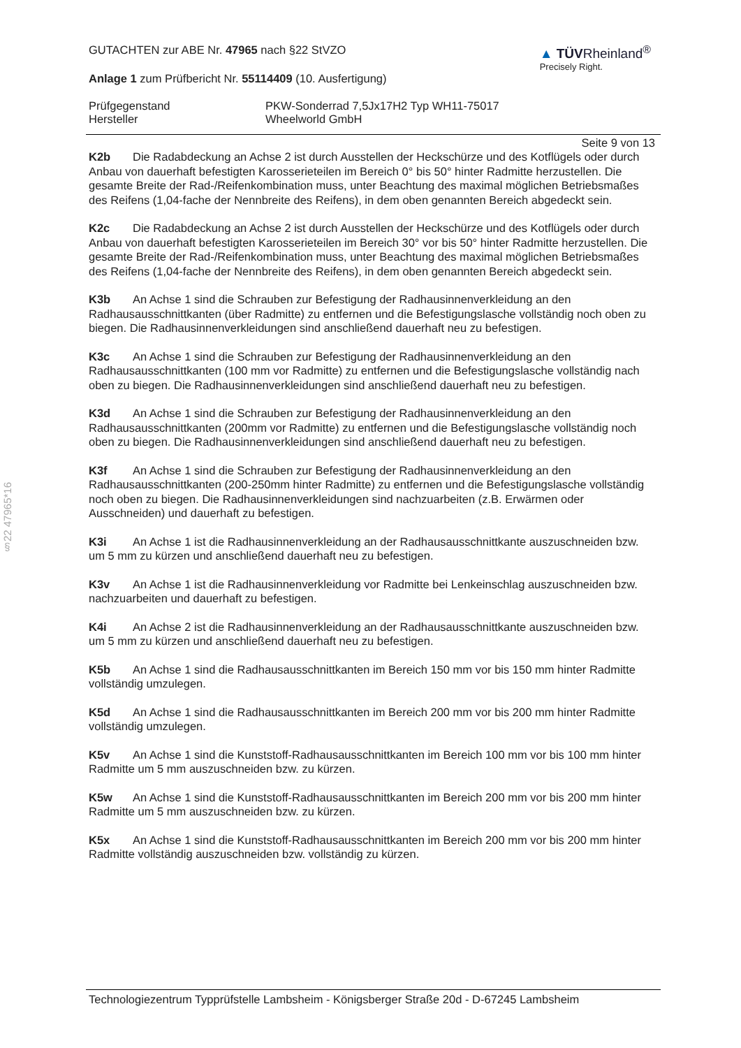GUTACHTEN zur ABE Nr. 47965 nach §22 StVZO
Anlage 1 zum Prüfbericht Nr. 55114409 (10. Ausfertigung)
▲ TÜVRheinland<sup>®</sup>
Precisely Right.
Prüfgegenstand
Hersteller
PKW-Sonderrad 7,5Jx17H2 Typ WH11-75017
Wheelworld GmbH
Seite 9 von 13
K2b Die Radabdeckung an Achse 2 ist durch Ausstellen der Heckschürze und des Kotflügels oder durch Anbau von dauerhaft befestigten Karosserieteilen im Bereich 0° bis 50° hinter Radmitte herzustellen. Die gesamte Breite der Rad-/Reifenkombination muss, unter Beachtung des maximal möglichen Betriebsmaßes des Reifens (1,04-fache der Nennbreite des Reifens), in dem oben genannten Bereich abgedeckt sein.
K2c Die Radabdeckung an Achse 2 ist durch Ausstellen der Heckschürze und des Kotflügels oder durch Anbau von dauerhaft befestigten Karosserieteilen im Bereich 30° vor bis 50° hinter Radmitte herzustellen. Die gesamte Breite der Rad-/Reifenkombination muss, unter Beachtung des maximal möglichen Betriebsmaßes des Reifens (1,04-fache der Nennbreite des Reifens), in dem oben genannten Bereich abgedeckt sein.
K3b An Achse 1 sind die Schrauben zur Befestigung der Radhausinnenverkleidung an den Radhausausschnittkanten (über Radmitte) zu entfernen und die Befestigungslasche vollständig noch oben zu biegen. Die Radhausinnenverkleidungen sind anschließend dauerhaft neu zu befestigen.
K3c An Achse 1 sind die Schrauben zur Befestigung der Radhausinnenverkleidung an den Radhausausschnittkanten (100 mm vor Radmitte) zu entfernen und die Befestigungslasche vollständig nach oben zu biegen. Die Radhausinnenverkleidungen sind anschließend dauerhaft neu zu befestigen.
K3d An Achse 1 sind die Schrauben zur Befestigung der Radhausinnenverkleidung an den Radhausausschnittkanten (200mm vor Radmitte) zu entfernen und die Befestigungslasche vollständig noch oben zu biegen. Die Radhausinnenverkleidungen sind anschließend dauerhaft neu zu befestigen.
K3f An Achse 1 sind die Schrauben zur Befestigung der Radhausinnenverkleidung an den Radhausausschnittkanten (200-250mm hinter Radmitte) zu entfernen und die Befestigungslasche vollständig noch oben zu biegen. Die Radhausinnenverkleidungen sind nachzuarbeiten (z.B. Erwärmen oder Ausschneiden) und dauerhaft zu befestigen.
K3i An Achse 1 ist die Radhausinnenverkleidung an der Radhausausschnittkante auszuschneiden bzw. um 5 mm zu kürzen und anschließend dauerhaft neu zu befestigen.
K3v An Achse 1 ist die Radhausinnenverkleidung vor Radmitte bei Lenkeinschlag auszuschneiden bzw. nachzuarbeiten und dauerhaft zu befestigen.
K4i An Achse 2 ist die Radhausinnenverkleidung an der Radhausausschnittkante auszuschneiden bzw. um 5 mm zu kürzen und anschließend dauerhaft neu zu befestigen.
K5b An Achse 1 sind die Radhausausschnittkanten im Bereich 150 mm vor bis 150 mm hinter Radmitte vollständig umzulegen.
K5d An Achse 1 sind die Radhausausschnittkanten im Bereich 200 mm vor bis 200 mm hinter Radmitte vollständig umzulegen.
K5v An Achse 1 sind die Kunststoff-Radhausausschnittkanten im Bereich 100 mm vor bis 100 mm hinter Radmitte um 5 mm auszuschneiden bzw. zu kürzen.
K5w An Achse 1 sind die Kunststoff-Radhausausschnittkanten im Bereich 200 mm vor bis 200 mm hinter Radmitte um 5 mm auszuschneiden bzw. zu kürzen.
K5x An Achse 1 sind die Kunststoff-Radhausausschnittkanten im Bereich 200 mm vor bis 200 mm hinter Radmitte vollständig auszuschneiden bzw. vollständig zu kürzen.
§22 47965*16
Technologiezentrum Typprüfstelle Lambsheim - Königsberger Straße 20d - D-67245 Lambsheim